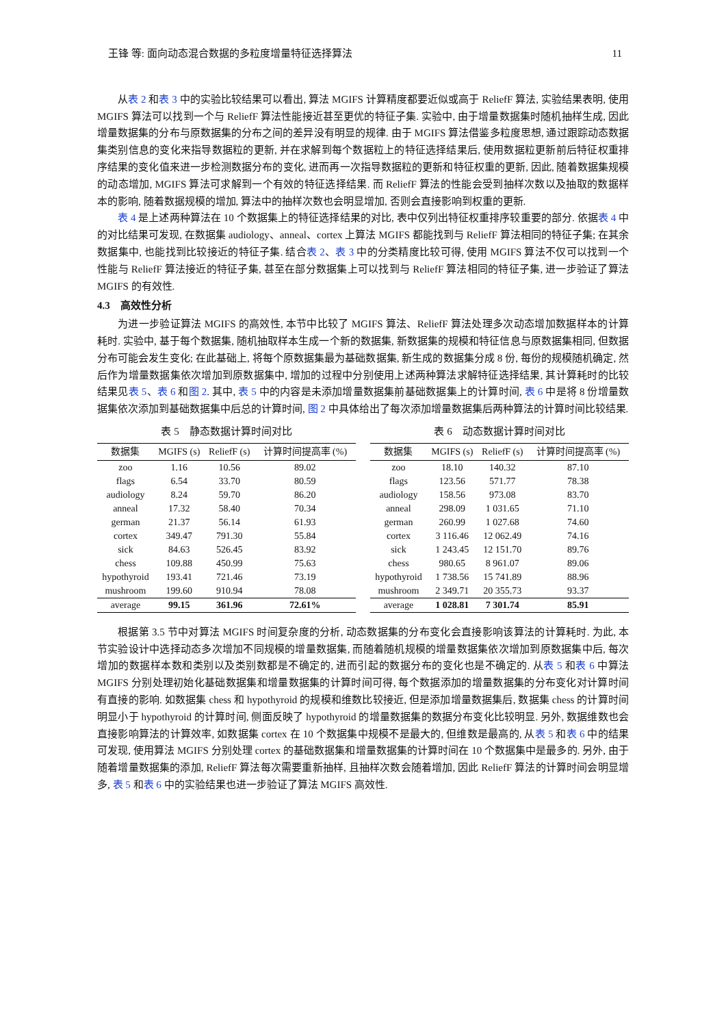王锋 等: 面向动态混合数据的多粒度增量特征选择算法 11
从表 2 和表 3 中的实验比较结果可以看出, 算法 MGIFS 计算精度都要近似或高于 ReliefF 算法, 实验结果表明, 使用 MGIFS 算法可以找到一个与 ReliefF 算法性能接近甚至更优的特征子集. 实验中, 由于增量数据集时随机抽样生成, 因此增量数据集的分布与原数据集的分布之间的差异没有明显的规律. 由于 MGIFS 算法借鉴多粒度思想, 通过跟踪动态数据集类别信息的变化来指导数据粒的更新, 并在求解到每个数据粒上的特征选择结果后, 使用数据粒更新前后特征权重排序结果的变化值来进一步检测数据分布的变化, 进而再一次指导数据粒的更新和特征权重的更新, 因此, 随着数据集规模的动态增加, MGIFS 算法可求解到一个有效的特征选择结果. 而 ReliefF 算法的性能会受到抽样次数以及抽取的数据样本的影响, 随着数据规模的增加, 算法中的抽样次数也会明显增加, 否则会直接影响到权重的更新.
表 4 是上述两种算法在 10 个数据集上的特征选择结果的对比, 表中仅列出特征权重排序较重要的部分. 依据表 4 中的对比结果可发现, 在数据集 audiology、anneal、cortex 上算法 MGIFS 都能找到与 ReliefF 算法相同的特征子集; 在其余数据集中, 也能找到比较接近的特征子集. 结合表 2、表 3 中的分类精度比较可得, 使用 MGIFS 算法不仅可以找到一个性能与 ReliefF 算法接近的特征子集, 甚至在部分数据集上可以找到与 ReliefF 算法相同的特征子集, 进一步验证了算法 MGIFS 的有效性.
4.3　高效性分析
为进一步验证算法 MGIFS 的高效性, 本节中比较了 MGIFS 算法、ReliefF 算法处理多次动态增加数据样本的计算耗时. 实验中, 基于每个数据集, 随机抽取样本生成一个新的数据集, 新数据集的规模和特征信息与原数据集相同, 但数据分布可能会发生变化; 在此基础上, 将每个原数据集最为基础数据集, 新生成的数据集分成 8 份, 每份的规模随机确定, 然后作为增量数据集依次增加到原数据集中, 增加的过程中分别使用上述两种算法求解特征选择结果, 其计算耗时的比较结果见表 5、表 6 和图 2. 其中, 表 5 中的内容是未添加增量数据集前基础数据集上的计算时间, 表 6 中是将 8 份增量数据集依次添加到基础数据集中后总的计算时间, 图 2 中具体给出了每次添加增量数据集后两种算法的计算时间比较结果.
表 5　静态数据计算时间对比
| 数据集 | MGIFS (s) | ReliefF (s) | 计算时间提高率 (%) |
| --- | --- | --- | --- |
| zoo | 1.16 | 10.56 | 89.02 |
| flags | 6.54 | 33.70 | 80.59 |
| audiology | 8.24 | 59.70 | 86.20 |
| anneal | 17.32 | 58.40 | 70.34 |
| german | 21.37 | 56.14 | 61.93 |
| cortex | 349.47 | 791.30 | 55.84 |
| sick | 84.63 | 526.45 | 83.92 |
| chess | 109.88 | 450.99 | 75.63 |
| hypothyroid | 193.41 | 721.46 | 73.19 |
| mushroom | 199.60 | 910.94 | 78.08 |
| average | 99.15 | 361.96 | 72.61% |
表 6　动态数据计算时间对比
| 数据集 | MGIFS (s) | ReliefF (s) | 计算时间提高率 (%) |
| --- | --- | --- | --- |
| zoo | 18.10 | 140.32 | 87.10 |
| flags | 123.56 | 571.77 | 78.38 |
| audiology | 158.56 | 973.08 | 83.70 |
| anneal | 298.09 | 1 031.65 | 71.10 |
| german | 260.99 | 1 027.68 | 74.60 |
| cortex | 3 116.46 | 12 062.49 | 74.16 |
| sick | 1 243.45 | 12 151.70 | 89.76 |
| chess | 980.65 | 8 961.07 | 89.06 |
| hypothyroid | 1 738.56 | 15 741.89 | 88.96 |
| mushroom | 2 349.71 | 20 355.73 | 93.37 |
| average | 1 028.81 | 7 301.74 | 85.91 |
根据第 3.5 节中对算法 MGIFS 时间复杂度的分析, 动态数据集的分布变化会直接影响该算法的计算耗时. 为此, 本节实验设计中选择动态多次增加不同规模的增量数据集, 而随着随机规模的增量数据集依次增加到原数据集中后, 每次增加的数据样本数和类别以及类别数都是不确定的, 进而引起的数据分布的变化也是不确定的. 从表 5 和表 6 中算法 MGIFS 分别处理初始化基础数据集和增量数据集的计算时间可得, 每个数据添加的增量数据集的分布变化对计算时间有直接的影响. 如数据集 chess 和 hypothyroid 的规模和维数比较接近, 但是添加增量数据集后, 数据集 chess 的计算时间明显小于 hypothyroid 的计算时间, 侧面反映了 hypothyroid 的增量数据集的数据分布变化比较明显. 另外, 数据维数也会直接影响算法的计算效率, 如数据集 cortex 在 10 个数据集中规模不是最大的, 但维数是最高的, 从表 5 和表 6 中的结果可发现, 使用算法 MGIFS 分别处理 cortex 的基础数据集和增量数据集的计算时间在 10 个数据集中是最多的. 另外, 由于随着增量数据集的添加, ReliefF 算法每次需要重新抽样, 且抽样次数会随着增加, 因此 ReliefF 算法的计算时间会明显增多, 表 5 和表 6 中的实验结果也进一步验证了算法 MGIFS 高效性.